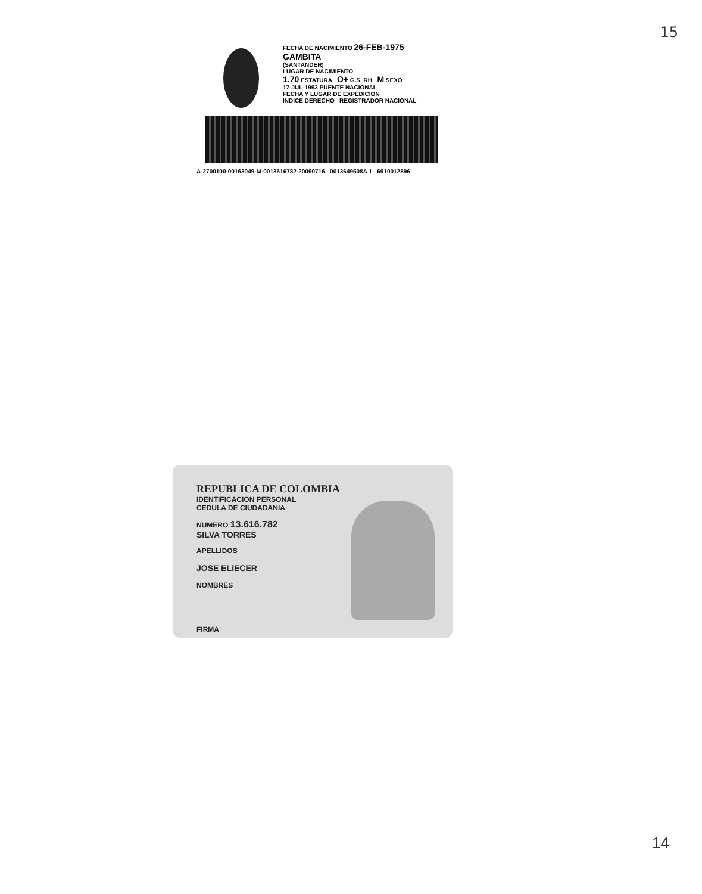15
FECHA DE NACIMIENTO 26-FEB-1975
GAMBITA
(SANTANDER)
LUGAR DE NACIMIENTO
1.70 ESTATURA O+ G.S. RH M SEXO
17-JUL-1993 PUENTE NACIONAL
FECHA Y LUGAR DE EXPEDICION
INDICE DERECHO REGISTRADOR NACIONAL
A-2700100-00163049-M-0013616782-20090716 0013649508A 1 6910012896
REPUBLICA DE COLOMBIA
IDENTIFICACION PERSONAL
CEDULA DE CIUDADANIA
NUMERO 13.616.782
SILVA TORRES
APELLIDOS
JOSE ELIECER
NOMBRES
FIRMA
14